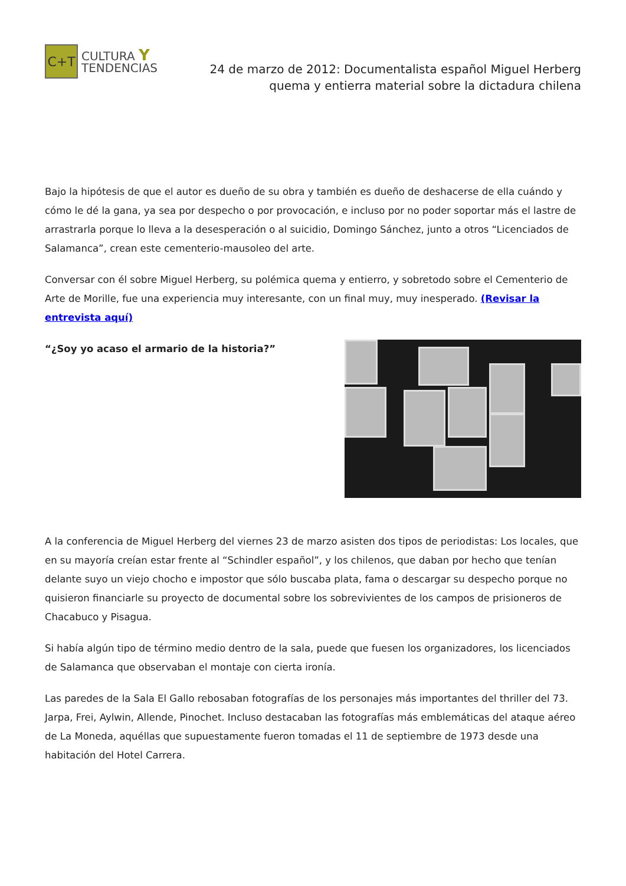C+T
CULTURA Y
TENDENCIAS
24 de marzo de 2012: Documentalista español Miguel Herberg quema y entierra material sobre la dictadura chilena
Bajo la hipótesis de que el autor es dueño de su obra y también es dueño de deshacerse de ella cuándo y cómo le dé la gana, ya sea por despecho o por provocación, e incluso por no poder soportar más el lastre de arrastrarla porque lo lleva a la desesperación o al suicidio, Domingo Sánchez, junto a otros “Licenciados de Salamanca”, crean este cementerio-mausoleo del arte.
Conversar con él sobre Miguel Herberg, su polémica quema y entierro, y sobretodo sobre el Cementerio de Arte de Morille, fue una experiencia muy interesante, con un final muy, muy inesperado. (Revisar la entrevista aquí)
“¿Soy yo acaso el armario de la historia?”
A la conferencia de Miguel Herberg del viernes 23 de marzo asisten dos tipos de periodistas: Los locales, que en su mayoría creían estar frente al “Schindler español”, y los chilenos, que daban por hecho que tenían delante suyo un viejo chocho e impostor que sólo buscaba plata, fama o descargar su despecho porque no quisieron financiarle su proyecto de documental sobre los sobrevivientes de los campos de prisioneros de Chacabuco y Pisagua.
Si había algún tipo de término medio dentro de la sala, puede que fuesen los organizadores, los licenciados de Salamanca que observaban el montaje con cierta ironía.
Las paredes de la Sala El Gallo rebosaban fotografías de los personajes más importantes del thriller del 73. Jarpa, Frei, Aylwin, Allende, Pinochet. Incluso destacaban las fotografías más emblemáticas del ataque aéreo de La Moneda, aquéllas que supuestamente fueron tomadas el 11 de septiembre de 1973 desde una habitación del Hotel Carrera.